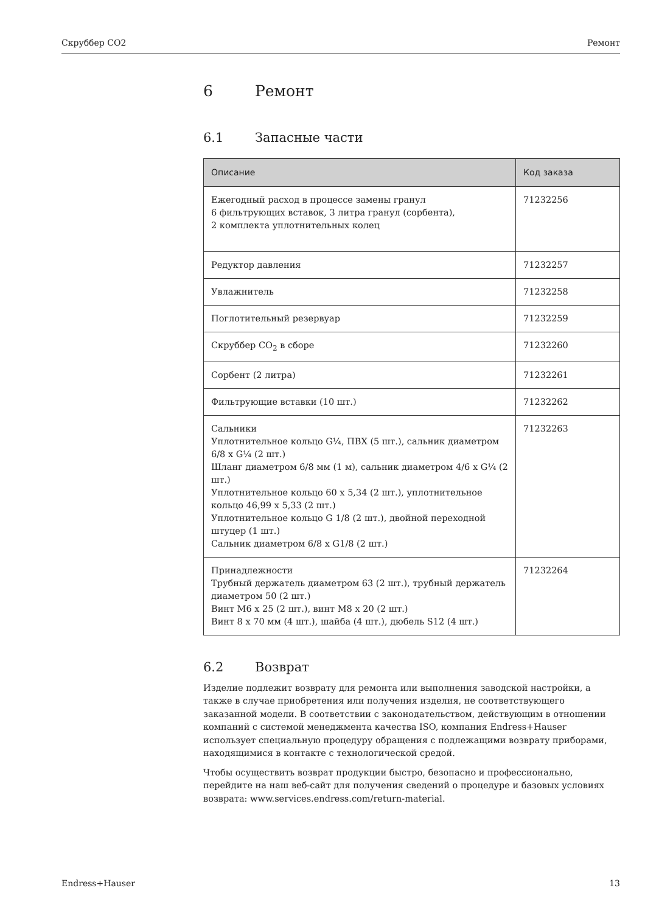Скруббер CO2 Ремонт
6 Ремонт
6.1 Запасные части
| Описание | Код заказа |
| --- | --- |
| Ежегодный расход в процессе замены гранул 6 фильтрующих вставок, 3 литра гранул (сорбента), 2 комплекта уплотнительных колец | 71232256 |
| Редуктор давления | 71232257 |
| Увлажнитель | 71232258 |
| Поглотительный резервуар | 71232259 |
| Скруббер CO<sub>2</sub> в сборе | 71232260 |
| Сорбент (2 литра) | 71232261 |
| Фильтрующие вставки (10 шт.) | 71232262 |
| Сальники Уплотнительное кольцо G¼, ПВХ (5 шт.), сальник диаметром 6/8 x G¼ (2 шт.) Шланг диаметром 6/8 мм (1 м), сальник диаметром 4/6 x G¼ (2 шт.) Уплотнительное кольцо 60 x 5,34 (2 шт.), уплотнительное кольцо 46,99 x 5,33 (2 шт.) Уплотнительное кольцо G 1/8 (2 шт.), двойной переходной штуцер (1 шт.) Сальник диаметром 6/8 x G1/8 (2 шт.) | 71232263 |
| Принадлежности Трубный держатель диаметром 63 (2 шт.), трубный держатель диаметром 50 (2 шт.) Винт M6 x 25 (2 шт.), винт M8 x 20 (2 шт.) Винт 8 x 70 мм (4 шт.), шайба (4 шт.), дюбель S12 (4 шт.) | 71232264 |
6.2 Возврат
Изделие подлежит возврату для ремонта или выполнения заводской настройки, а также в случае приобретения или получения изделия, не соответствующего заказанной модели. В соответствии с законодательством, действующим в отношении компаний с системой менеджмента качества ISO, компания Endress+Hauser использует специальную процедуру обращения с подлежащими возврату приборами, находящимися в контакте с технологической средой.
Чтобы осуществить возврат продукции быстро, безопасно и профессионально, перейдите на наш веб-сайт для получения сведений о процедуре и базовых условиях возврата: www.services.endress.com/return-material.
Endress+Hauser 13